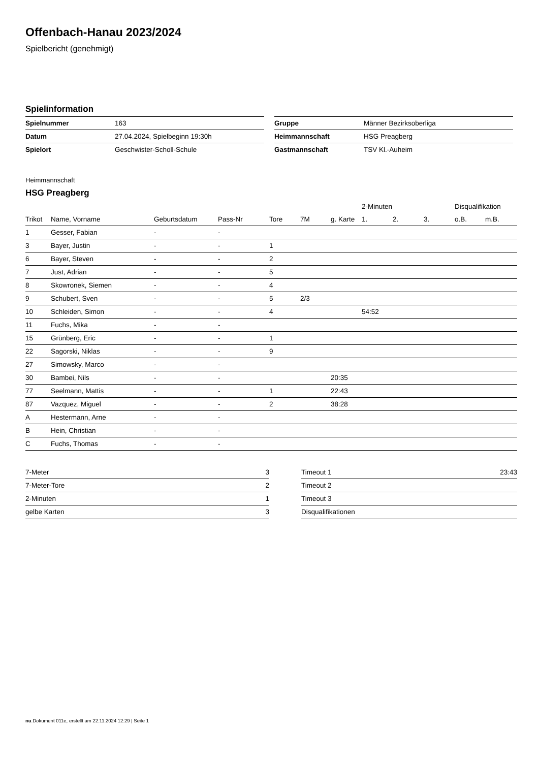Offenbach-Hanau 2023/2024
Spielbericht (genehmigt)
Spielinformation
| Spielnummer | 163 |
| Datum | 27.04.2024, Spielbeginn 19:30h |
| Spielort | Geschwister-Scholl-Schule |
| Gruppe | Männer Bezirksoberliga |
| Heimmannschaft | HSG Preagberg |
| Gastmannschaft | TSV Kl.-Auheim |
Heimmannschaft
HSG Preagberg
| | | | | | | | 2-Minuten | | | Disqualifikation | |
| --- | --- | --- | --- | --- | --- | --- | --- | --- | --- | --- | --- |
| Trikot | Name, Vorname | Geburtsdatum | Pass-Nr | Tore | 7M | g. Karte | 1. | 2. | 3. | o.B. | m.B. |
| 1 | Gesser, Fabian | - | - | | | | | | | | |
| 3 | Bayer, Justin | - | - | 1 | | | | | | | |
| 6 | Bayer, Steven | - | - | 2 | | | | | | | |
| 7 | Just, Adrian | - | - | 5 | | | | | | | |
| 8 | Skowronek, Siemen | - | - | 4 | | | | | | | |
| 9 | Schubert, Sven | - | - | 5 | 2/3 | | | | | | |
| 10 | Schleiden, Simon | - | - | 4 | | | 54:52 | | | | |
| 11 | Fuchs, Mika | - | - | | | | | | | | |
| 15 | Grünberg, Eric | - | - | 1 | | | | | | | |
| 22 | Sagorski, Niklas | - | - | 9 | | | | | | | |
| 27 | Simowsky, Marco | - | - | | | | | | | | |
| 30 | Bambei, Nils | - | - | | | 20:35 | | | | | |
| 77 | Seelmann, Mattis | - | - | 1 | | 22:43 | | | | | |
| 87 | Vazquez, Miguel | - | - | 2 | | 38:28 | | | | | |
| A | Hestermann, Arne | - | - | | | | | | | | |
| B | Hein, Christian | - | - | | | | | | | | |
| C | Fuchs, Thomas | - | - | | | | | | | | |
| 7-Meter | 3 |
| 7-Meter-Tore | 2 |
| 2-Minuten | 1 |
| gelbe Karten | 3 |
| Timeout 1 | 23:43 |
| Timeout 2 | |
| Timeout 3 | |
| Disqualifikationen | |
nu.Dokument 011e, erstellt am 22.11.2024 12:29 | Seite 1